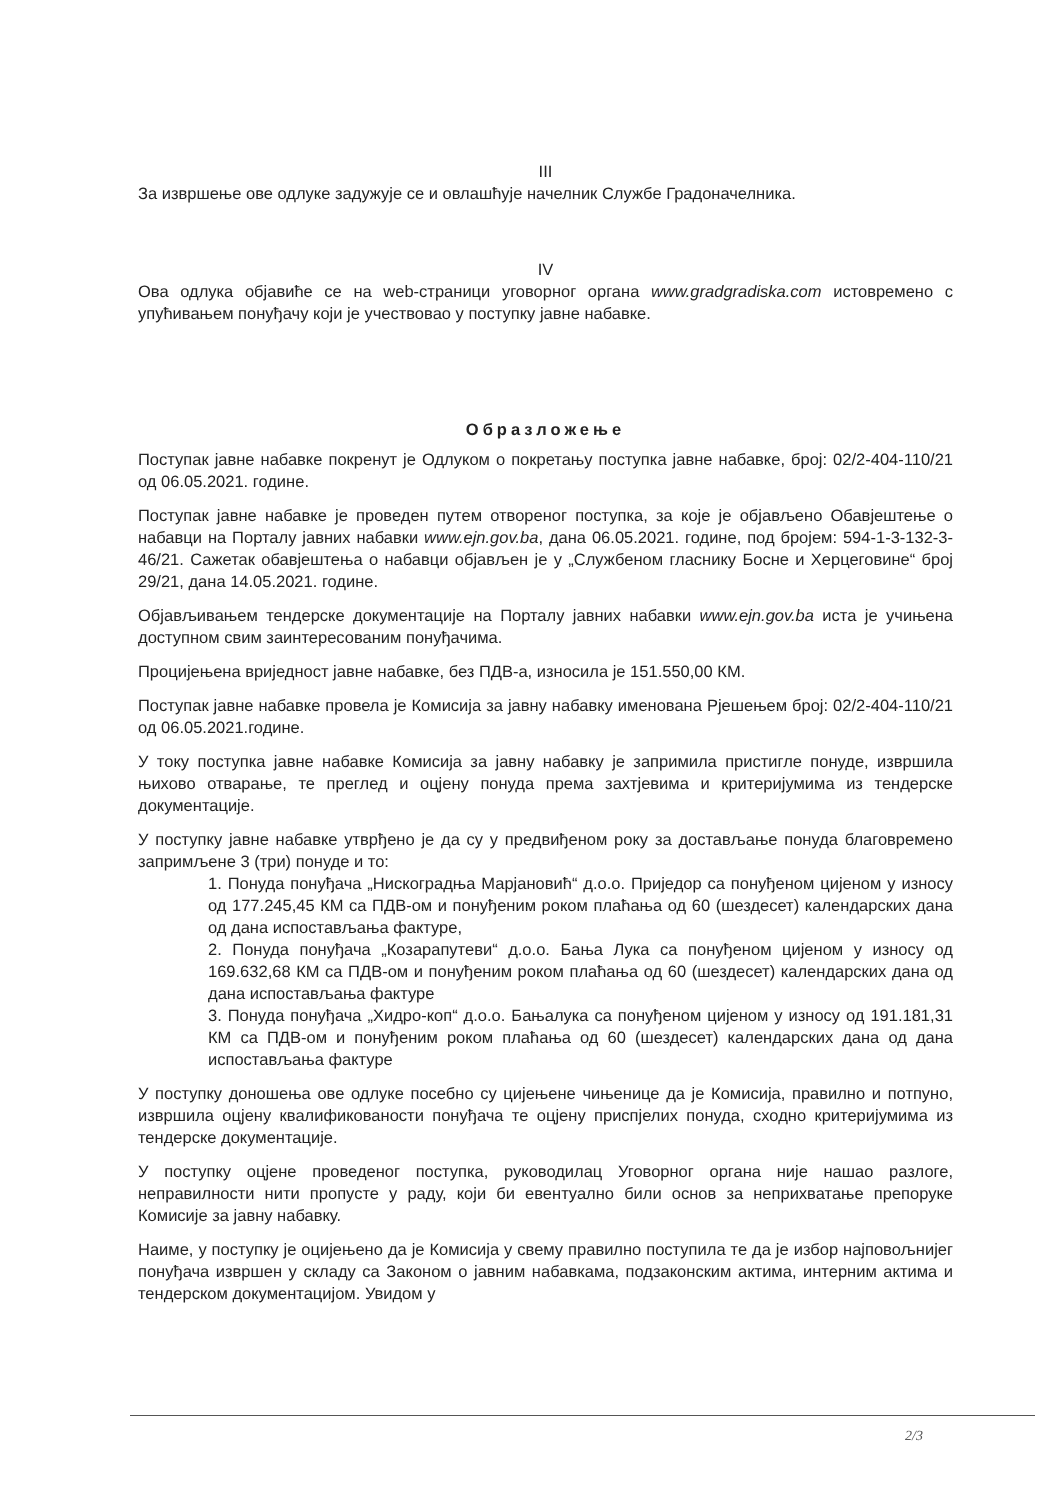III
За извршење ове одлуке задужује се и овлашћује начелник Службе Градоначелника.
IV
Ова одлука објавиће се на web-страници уговорног органа www.gradgradiska.com истовремено с упућивањем понуђачу који је учествовао у поступку јавне набавке.
Образложење
Поступак јавне набавке покренут је Одлуком о покретању поступка јавне набавке, број: 02/2-404-110/21 од 06.05.2021. године.
Поступак јавне набавке је проведен путем отвореног поступка, за које је објављено Обавјештење о набавци на Порталу јавних набавки www.ejn.gov.ba, дана 06.05.2021. године, под бројем: 594-1-3-132-3-46/21. Сажетак обавјештења о набавци објављен је у „Службеном гласнику Босне и Херцеговине“ број 29/21, дана 14.05.2021. године.
Објављивањем тендерске документације на Порталу јавних набавки www.ejn.gov.ba иста је учињена доступном свим заинтересованим понуђачима.
Процијењена вриједност јавне набавке, без ПДВ-а, износила је 151.550,00 КМ.
Поступак јавне набавке провела је Комисија за јавну набавку именована Рјешењем број: 02/2-404-110/21 од 06.05.2021.године.
У току поступка јавне набавке Комисија за јавну набавку је запримила пристигле понуде, извршила њихово отварање, те преглед и оцјену понуда према захтјевима и критеријумима из тендерске документације.
У поступку јавне набавке утврђено је да су у предвиђеном року за достављање понуда благовремено запримљене 3 (три) понуде и то:
1. Понуда понуђача „Нискоградња Марјановић“ д.о.о. Приједор са понуђеном цијеном у износу од 177.245,45 КМ са ПДВ-ом и понуђеним роком плаћања од 60 (шездесет) календарских дана од дана испостављања фактуре,
2. Понуда понуђача „Козарапутеви“ д.о.о. Бања Лука са понуђеном цијеном у износу од 169.632,68 КМ са ПДВ-ом и понуђеним роком плаћања од 60 (шездесет) календарских дана од дана испостављања фактуре
3. Понуда понуђача „Хидро-коп“ д.о.о. Бањалука са понуђеном цијеном у износу од 191.181,31 КМ са ПДВ-ом и понуђеним роком плаћања од 60 (шездесет) календарских дана од дана испостављања фактуре
У поступку доношења ове одлуке посебно су цијењене чињенице да је Комисија, правилно и потпуно, извршила оцјену квалификованости понуђача те оцјену приспјелих понуда, сходно критеријумима из тендерске документације.
У поступку оцјене проведеног поступка, руководилац Уговорног органа није нашао разлоге, неправилности нити пропусте у раду, који би евентуално били основ за неприхватање препоруке Комисије за јавну набавку.
Наиме, у поступку је оцијењено да је Комисија у свему правилно поступила те да је избор најповољнијег понуђача извршен у складу са Законом о јавним набавкама, подзаконским актима, интерним актима и тендерском документацијом. Увидом у
2/3